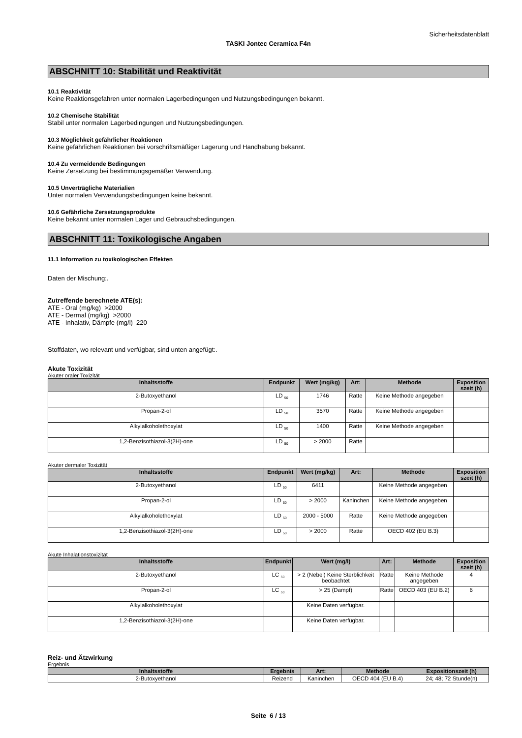Sicherheitsdatenblatt
TASKI Jontec Ceramica F4n
ABSCHNITT 10: Stabilität und Reaktivität
10.1 Reaktivität
Keine Reaktionsgefahren unter normalen Lagerbedingungen und Nutzungsbedingungen bekannt.
10.2 Chemische Stabilität
Stabil unter normalen Lagerbedingungen und Nutzungsbedingungen.
10.3 Möglichkeit gefährlicher Reaktionen
Keine gefährlichen Reaktionen bei vorschriftsmäßiger Lagerung und Handhabung bekannt.
10.4 Zu vermeidende Bedingungen
Keine Zersetzung bei bestimmungsgemäßer Verwendung.
10.5 Unverträgliche Materialien
Unter normalen Verwendungsbedingungen keine bekannt.
10.6 Gefährliche Zersetzungsprodukte
Keine bekannt unter normalen Lager und Gebrauchsbedingungen.
ABSCHNITT 11: Toxikologische Angaben
11.1 Information zu toxikologischen Effekten
Daten der Mischung:.
Zutreffende berechnete ATE(s):
ATE - Oral (mg/kg) >2000
ATE - Dermal (mg/kg) >2000
ATE - Inhalativ, Dämpfe (mg/l) 220
Stoffdaten, wo relevant und verfügbar, sind unten angefügt:.
Akute Toxizität
Akuter oraler Toxizität
| Inhaltsstoffe | Endpunkt | Wert (mg/kg) | Art: | Methode | Exposition szeit (h) |
| --- | --- | --- | --- | --- | --- |
| 2-Butoxyethanol | LD <sub>50</sub> | 1746 | Ratte | Keine Methode angegeben | |
| Propan-2-ol | LD <sub>50</sub> | 3570 | Ratte | Keine Methode angegeben | |
| Alkylalkoholethoxylat | LD <sub>50</sub> | 1400 | Ratte | Keine Methode angegeben | |
| 1,2-Benzisothiazol-3(2H)-one | LD <sub>50</sub> | > 2000 | Ratte | | |
Akuter dermaler Toxizität
| Inhaltsstoffe | Endpunkt | Wert (mg/kg) | Art: | Methode | Exposition szeit (h) |
| --- | --- | --- | --- | --- | --- |
| 2-Butoxyethanol | LD <sub>50</sub> | 6411 | | Keine Methode angegeben | |
| Propan-2-ol | LD <sub>50</sub> | > 2000 | Kaninchen | Keine Methode angegeben | |
| Alkylalkoholethoxylat | LD <sub>50</sub> | 2000 - 5000 | Ratte | Keine Methode angegeben | |
| 1,2-Benzisothiazol-3(2H)-one | LD <sub>50</sub> | > 2000 | Ratte | OECD 402 (EU B.3) | |
Akute Inhalationstoxizität
| Inhaltsstoffe | Endpunkt | Wert (mg/l) | Art: | Methode | Exposition szeit (h) |
| --- | --- | --- | --- | --- | --- |
| 2-Butoxyethanol | LC <sub>50</sub> | > 2 (Nebel) Keine Sterblichkeit beobachtet | Ratte | Keine Methode angegeben | 4 |
| Propan-2-ol | LC <sub>50</sub> | > 25 (Dampf) | Ratte | OECD 403 (EU B.2) | 6 |
| Alkylalkoholethoxylat | | Keine Daten verfügbar. | | | |
| 1,2-Benzisothiazol-3(2H)-one | | Keine Daten verfügbar. | | | |
Reiz- und Ätzwirkung
Ergebnis
| Inhaltsstoffe | Ergebnis | Art: | Methode | Expositionszeit (h) |
| --- | --- | --- | --- | --- |
| 2-Butoxyethanol | Reizend | Kaninchen | OECD 404 (EU B.4) | 24; 48; 72 Stunde(n) |
Seite 6 / 13